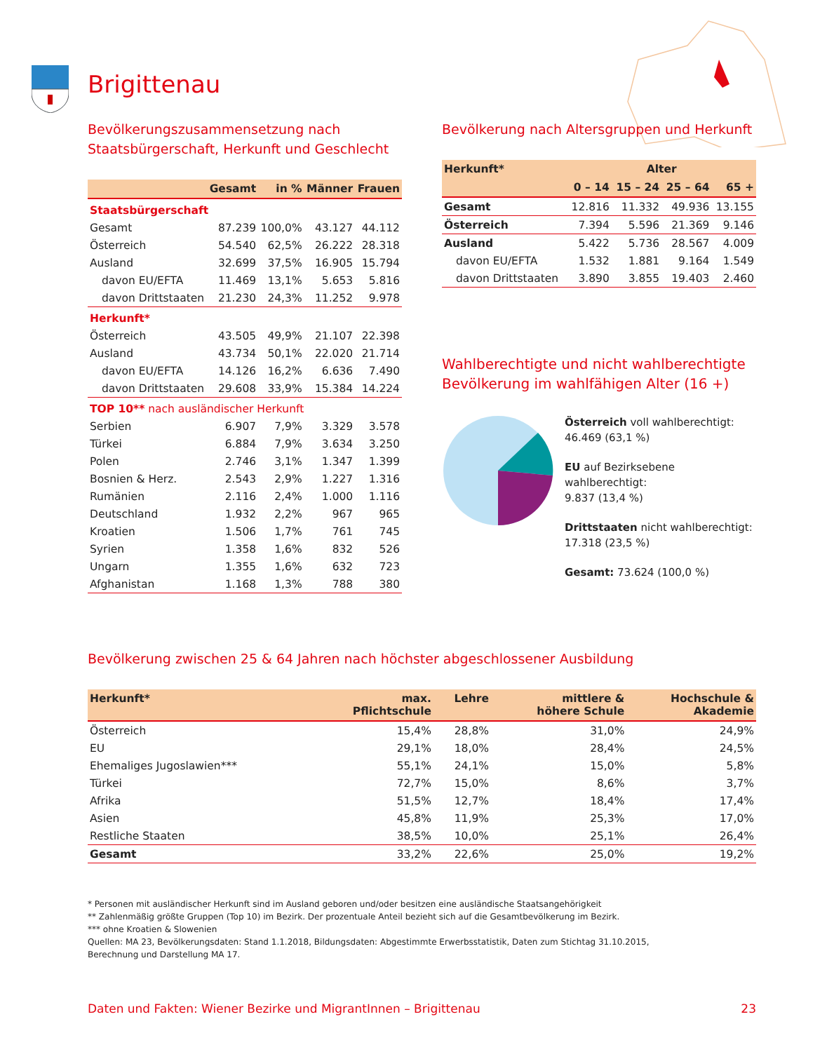Brigittenau
Bevölkerungszusammensetzung nach Staatsbürgerschaft, Herkunft und Geschlecht
| | Gesamt | in % | Männer | Frauen |
| --- | --- | --- | --- | --- |
| Staatsbürgerschaft | | | | |
| Gesamt | 87.239 | 100,0% | 43.127 | 44.112 |
| Österreich | 54.540 | 62,5% | 26.222 | 28.318 |
| Ausland | 32.699 | 37,5% | 16.905 | 15.794 |
| davon EU/EFTA | 11.469 | 13,1% | 5.653 | 5.816 |
| davon Drittstaaten | 21.230 | 24,3% | 11.252 | 9.978 |
| Herkunft* | | | | |
| Österreich | 43.505 | 49,9% | 21.107 | 22.398 |
| Ausland | 43.734 | 50,1% | 22.020 | 21.714 |
| davon EU/EFTA | 14.126 | 16,2% | 6.636 | 7.490 |
| davon Drittstaaten | 29.608 | 33,9% | 15.384 | 14.224 |
| TOP 10** nach ausländischer Herkunft | | | | |
| Serbien | 6.907 | 7,9% | 3.329 | 3.578 |
| Türkei | 6.884 | 7,9% | 3.634 | 3.250 |
| Polen | 2.746 | 3,1% | 1.347 | 1.399 |
| Bosnien & Herz. | 2.543 | 2,9% | 1.227 | 1.316 |
| Rumänien | 2.116 | 2,4% | 1.000 | 1.116 |
| Deutschland | 1.932 | 2,2% | 967 | 965 |
| Kroatien | 1.506 | 1,7% | 761 | 745 |
| Syrien | 1.358 | 1,6% | 832 | 526 |
| Ungarn | 1.355 | 1,6% | 632 | 723 |
| Afghanistan | 1.168 | 1,3% | 788 | 380 |
Bevölkerung nach Altersgruppen und Herkunft
| Herkunft* | Alter | | | |
| --- | --- | --- | --- | --- |
| | 0 – 14 | 15 – 24 | 25 – 64 | 65 + |
| Gesamt | 12.816 | 11.332 | 49.936 | 13.155 |
| Österreich | 7.394 | 5.596 | 21.369 | 9.146 |
| Ausland | 5.422 | 5.736 | 28.567 | 4.009 |
| davon EU/EFTA | 1.532 | 1.881 | 9.164 | 1.549 |
| davon Drittstaaten | 3.890 | 3.855 | 19.403 | 2.460 |
Wahlberechtigte und nicht wahlberechtigte Bevölkerung im wahlfähigen Alter (16 +)
Österreich voll wahlberechtigt:
46.469 (63,1 %)
EU auf Bezirksebene wahlberechtigt:
9.837 (13,4 %)
Drittstaaten nicht wahlberechtigt:
17.318 (23,5 %)
Gesamt: 73.624 (100,0 %)
Bevölkerung zwischen 25 & 64 Jahren nach höchster abgeschlossener Ausbildung
| Herkunft* | max. Pflichtschule | Lehre | mittlere & höhere Schule | Hochschule & Akademie |
| --- | --- | --- | --- | --- |
| Österreich | 15,4% | 28,8% | 31,0% | 24,9% |
| EU | 29,1% | 18,0% | 28,4% | 24,5% |
| Ehemaliges Jugoslawien*** | 55,1% | 24,1% | 15,0% | 5,8% |
| Türkei | 72,7% | 15,0% | 8,6% | 3,7% |
| Afrika | 51,5% | 12,7% | 18,4% | 17,4% |
| Asien | 45,8% | 11,9% | 25,3% | 17,0% |
| Restliche Staaten | 38,5% | 10,0% | 25,1% | 26,4% |
| Gesamt | 33,2% | 22,6% | 25,0% | 19,2% |
* Personen mit ausländischer Herkunft sind im Ausland geboren und/oder besitzen eine ausländische Staatsangehörigkeit
** Zahlenmäßig größte Gruppen (Top 10) im Bezirk. Der prozentuale Anteil bezieht sich auf die Gesamtbevölkerung im Bezirk.
*** ohne Kroatien & Slowenien
Quellen: MA 23, Bevölkerungsdaten: Stand 1.1.2018, Bildungsdaten: Abgestimmte Erwerbsstatistik, Daten zum Stichtag 31.10.2015,
Berechnung und Darstellung MA 17.
Daten und Fakten: Wiener Bezirke und MigrantInnen – Brigittenau 23